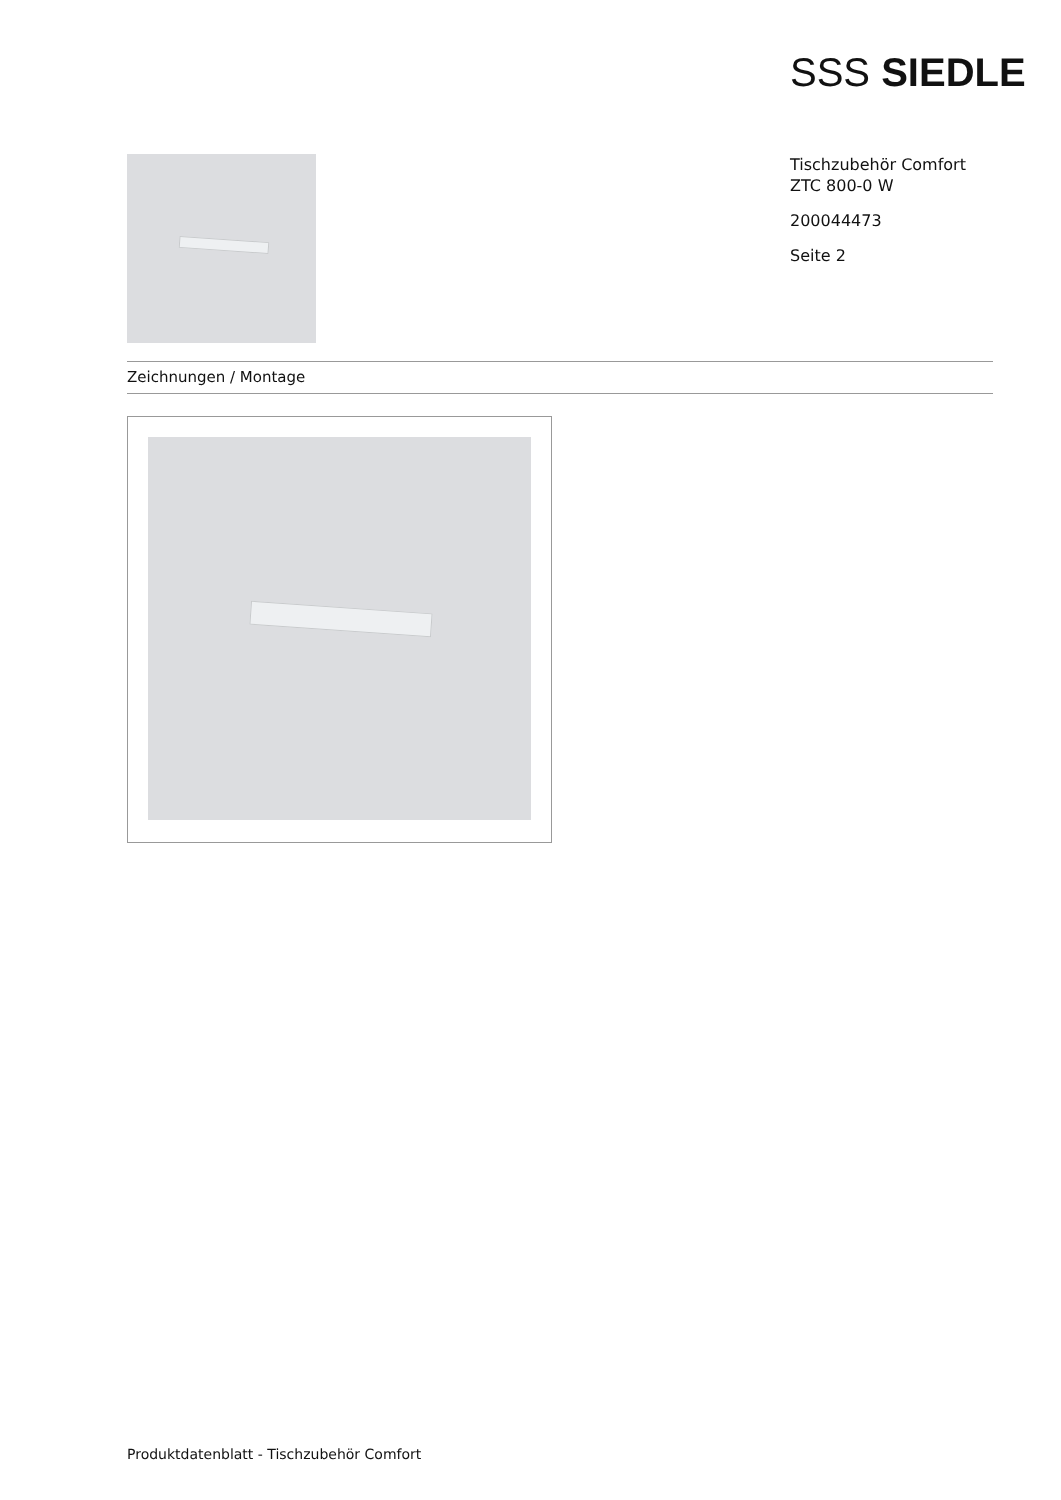SSS SIEDLE
Tischzubehör Comfort
ZTC 800-0 W
200044473
Seite 2
Zeichnungen / Montage
Produktdatenblatt - Tischzubehör Comfort